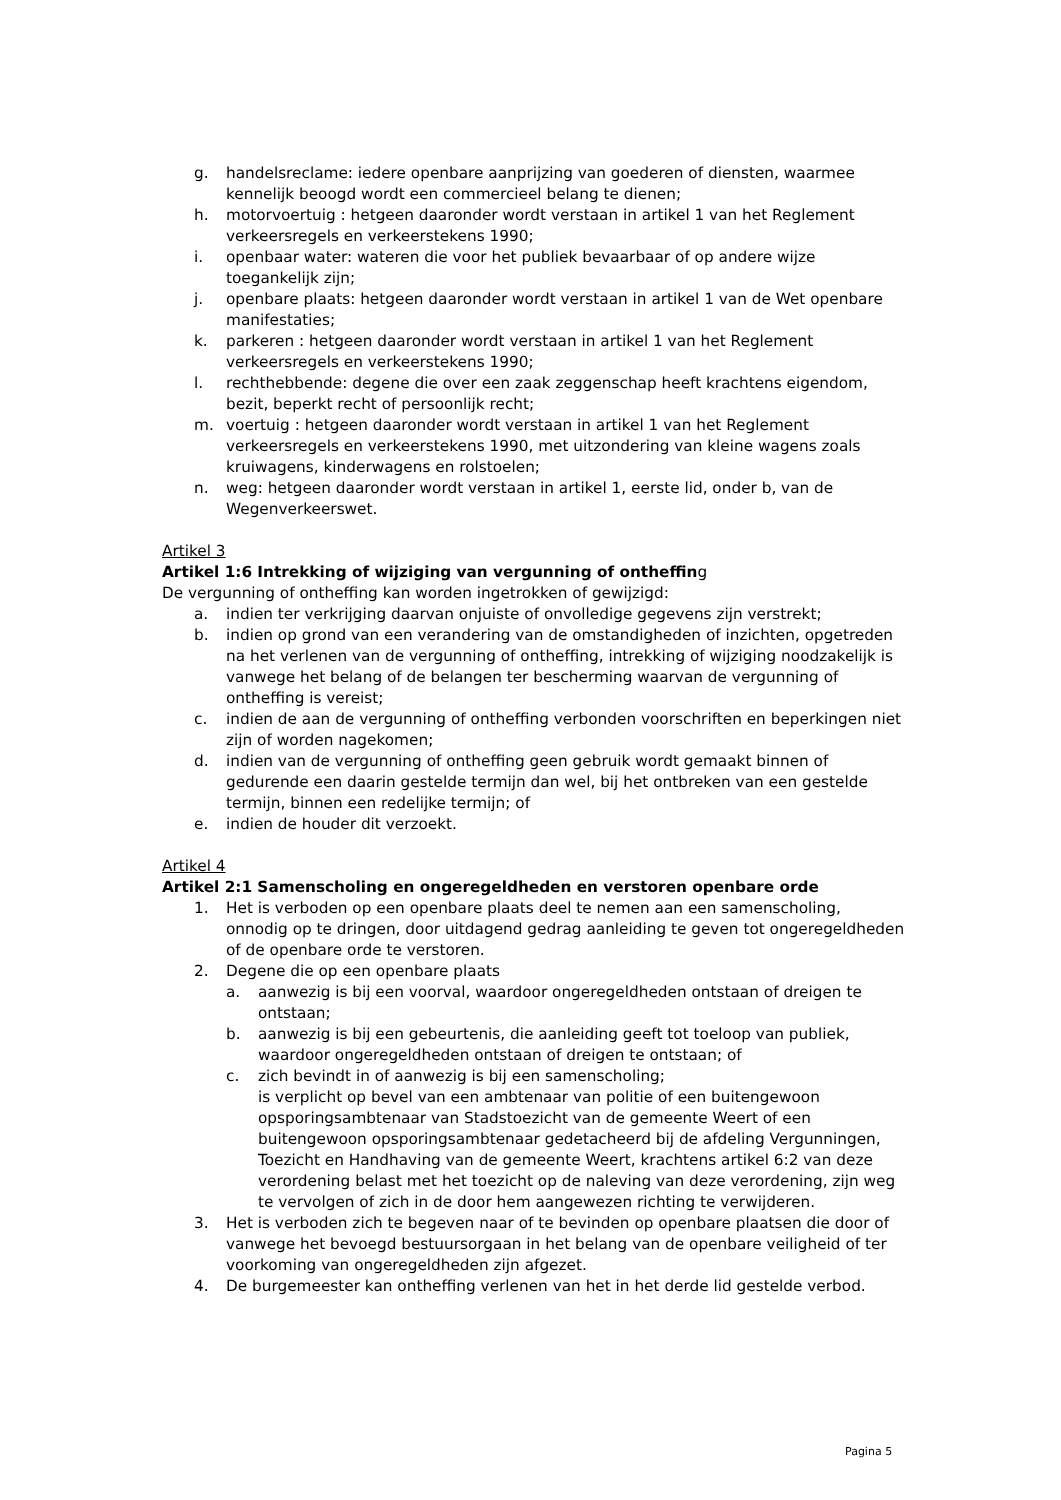g. handelsreclame: iedere openbare aanprijzing van goederen of diensten, waarmee kennelijk beoogd wordt een commercieel belang te dienen;
h. motorvoertuig : hetgeen daaronder wordt verstaan in artikel 1 van het Reglement verkeersregels en verkeerstekens 1990;
i. openbaar water: wateren die voor het publiek bevaarbaar of op andere wijze toegankelijk zijn;
j. openbare plaats: hetgeen daaronder wordt verstaan in artikel 1 van de Wet openbare manifestaties;
k. parkeren : hetgeen daaronder wordt verstaan in artikel 1 van het Reglement verkeersregels en verkeerstekens 1990;
l. rechthebbende: degene die over een zaak zeggenschap heeft krachtens eigendom, bezit, beperkt recht of persoonlijk recht;
m. voertuig : hetgeen daaronder wordt verstaan in artikel 1 van het Reglement verkeersregels en verkeerstekens 1990, met uitzondering van kleine wagens zoals kruiwagens, kinderwagens en rolstoelen;
n. weg: hetgeen daaronder wordt verstaan in artikel 1, eerste lid, onder b, van de Wegenverkeerswet.
Artikel 3
Artikel 1:6 Intrekking of wijziging van vergunning of ontheffing
De vergunning of ontheffing kan worden ingetrokken of gewijzigd:
a. indien ter verkrijging daarvan onjuiste of onvolledige gegevens zijn verstrekt;
b. indien op grond van een verandering van de omstandigheden of inzichten, opgetreden na het verlenen van de vergunning of ontheffing, intrekking of wijziging noodzakelijk is vanwege het belang of de belangen ter bescherming waarvan de vergunning of ontheffing is vereist;
c. indien de aan de vergunning of ontheffing verbonden voorschriften en beperkingen niet zijn of worden nagekomen;
d. indien van de vergunning of ontheffing geen gebruik wordt gemaakt binnen of gedurende een daarin gestelde termijn dan wel, bij het ontbreken van een gestelde termijn, binnen een redelijke termijn; of
e. indien de houder dit verzoekt.
Artikel 4
Artikel 2:1 Samenscholing en ongeregeldheden en verstoren openbare orde
1. Het is verboden op een openbare plaats deel te nemen aan een samenscholing, onnodig op te dringen, door uitdagend gedrag aanleiding te geven tot ongeregeldheden of de openbare orde te verstoren.
2. Degene die op een openbare plaats
a. aanwezig is bij een voorval, waardoor ongeregeldheden ontstaan of dreigen te ontstaan;
b. aanwezig is bij een gebeurtenis, die aanleiding geeft tot toeloop van publiek, waardoor ongeregeldheden ontstaan of dreigen te ontstaan; of
c. zich bevindt in of aanwezig is bij een samenscholing;
is verplicht op bevel van een ambtenaar van politie of een buitengewoon opsporingsambtenaar van Stadstoezicht van de gemeente Weert of een buitengewoon opsporingsambtenaar gedetacheerd bij de afdeling Vergunningen, Toezicht en Handhaving van de gemeente Weert, krachtens artikel 6:2 van deze verordening belast met het toezicht op de naleving van deze verordening, zijn weg te vervolgen of zich in de door hem aangewezen richting te verwijderen.
3. Het is verboden zich te begeven naar of te bevinden op openbare plaatsen die door of vanwege het bevoegd bestuursorgaan in het belang van de openbare veiligheid of ter voorkoming van ongeregeldheden zijn afgezet.
4. De burgemeester kan ontheffing verlenen van het in het derde lid gestelde verbod.
Pagina 5